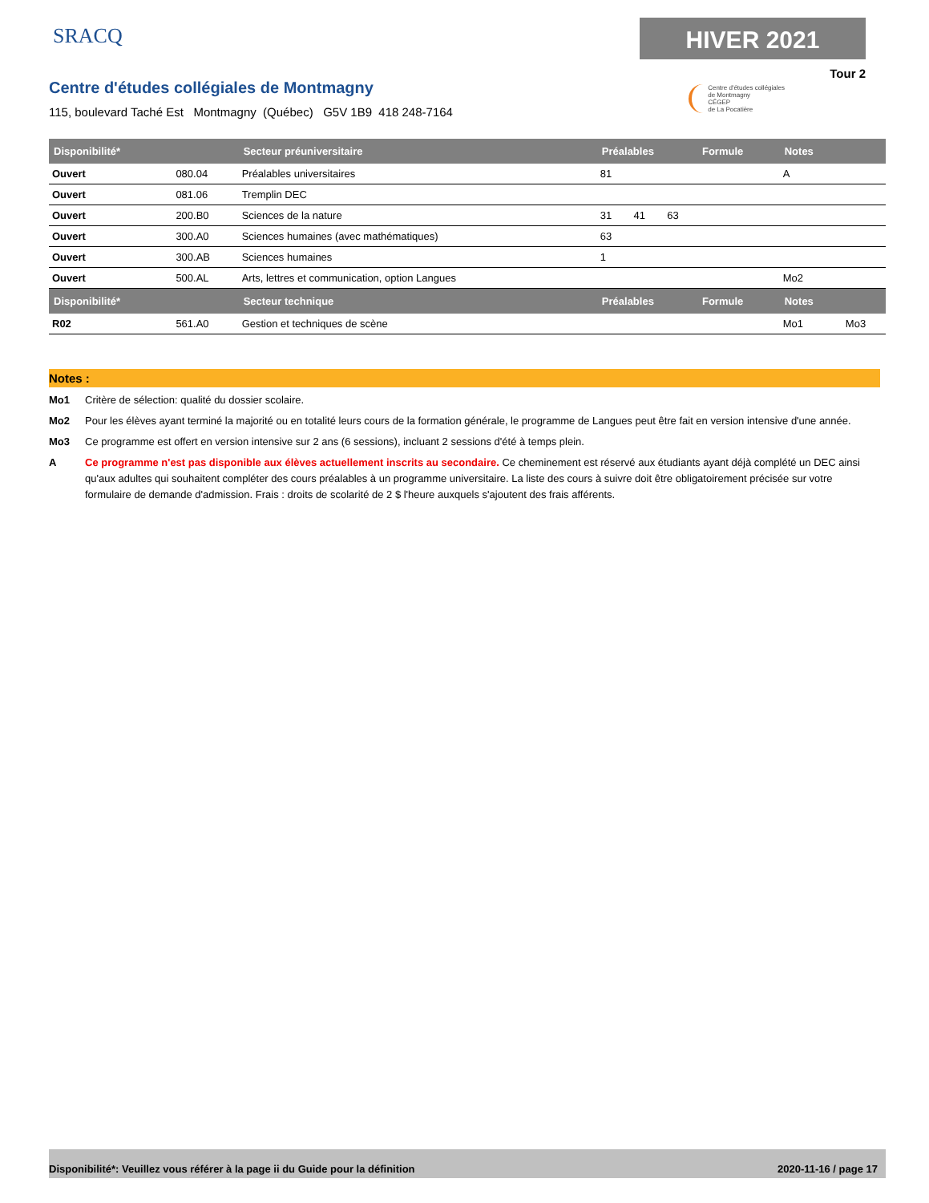SRACQ HIVER 2021
Tour 2
Centre d'études collégiales de Montmagny
115, boulevard Taché Est Montmagny (Québec) G5V 1B9 418 248-7164
Centre d'études collégiales
de Montmagny
CÉGEP
de La Pocatière
| Disponibilité* | | Secteur préuniversitaire | Préalables | | | Formule | Notes | |
| --- | --- | --- | --- | --- | --- | --- | --- | --- |
| Ouvert | 080.04 | Préalables universitaires | 81 | | | | A | |
| Ouvert | 081.06 | Tremplin DEC | | | | | | |
| Ouvert | 200.B0 | Sciences de la nature | 31 | 41 | 63 | | | |
| Ouvert | 300.A0 | Sciences humaines (avec mathématiques) | 63 | | | | | |
| Ouvert | 300.AB | Sciences humaines | 1 | | | | | |
| Ouvert | 500.AL | Arts, lettres et communication, option Langues | | | | | Mo2 | |
| Disponibilité* | | Secteur technique | Préalables | | | Formule | Notes | |
| R02 | 561.A0 | Gestion et techniques de scène | | | | | Mo1 | Mo3 |
Notes :
Mo1 Critère de sélection: qualité du dossier scolaire.
Mo2 Pour les élèves ayant terminé la majorité ou en totalité leurs cours de la formation générale, le programme de Langues peut être fait en version intensive d'une année.
Mo3 Ce programme est offert en version intensive sur 2 ans (6 sessions), incluant 2 sessions d'été à temps plein.
A Ce programme n'est pas disponible aux élèves actuellement inscrits au secondaire. Ce cheminement est réservé aux étudiants ayant déjà complété un DEC ainsi qu'aux adultes qui souhaitent compléter des cours préalables à un programme universitaire. La liste des cours à suivre doit être obligatoirement précisée sur votre formulaire de demande d'admission. Frais : droits de scolarité de 2 $ l'heure auxquels s'ajoutent des frais afférents.
Disponibilité*: Veuillez vous référer à la page ii du Guide pour la définition 2020-11-16 / page 17